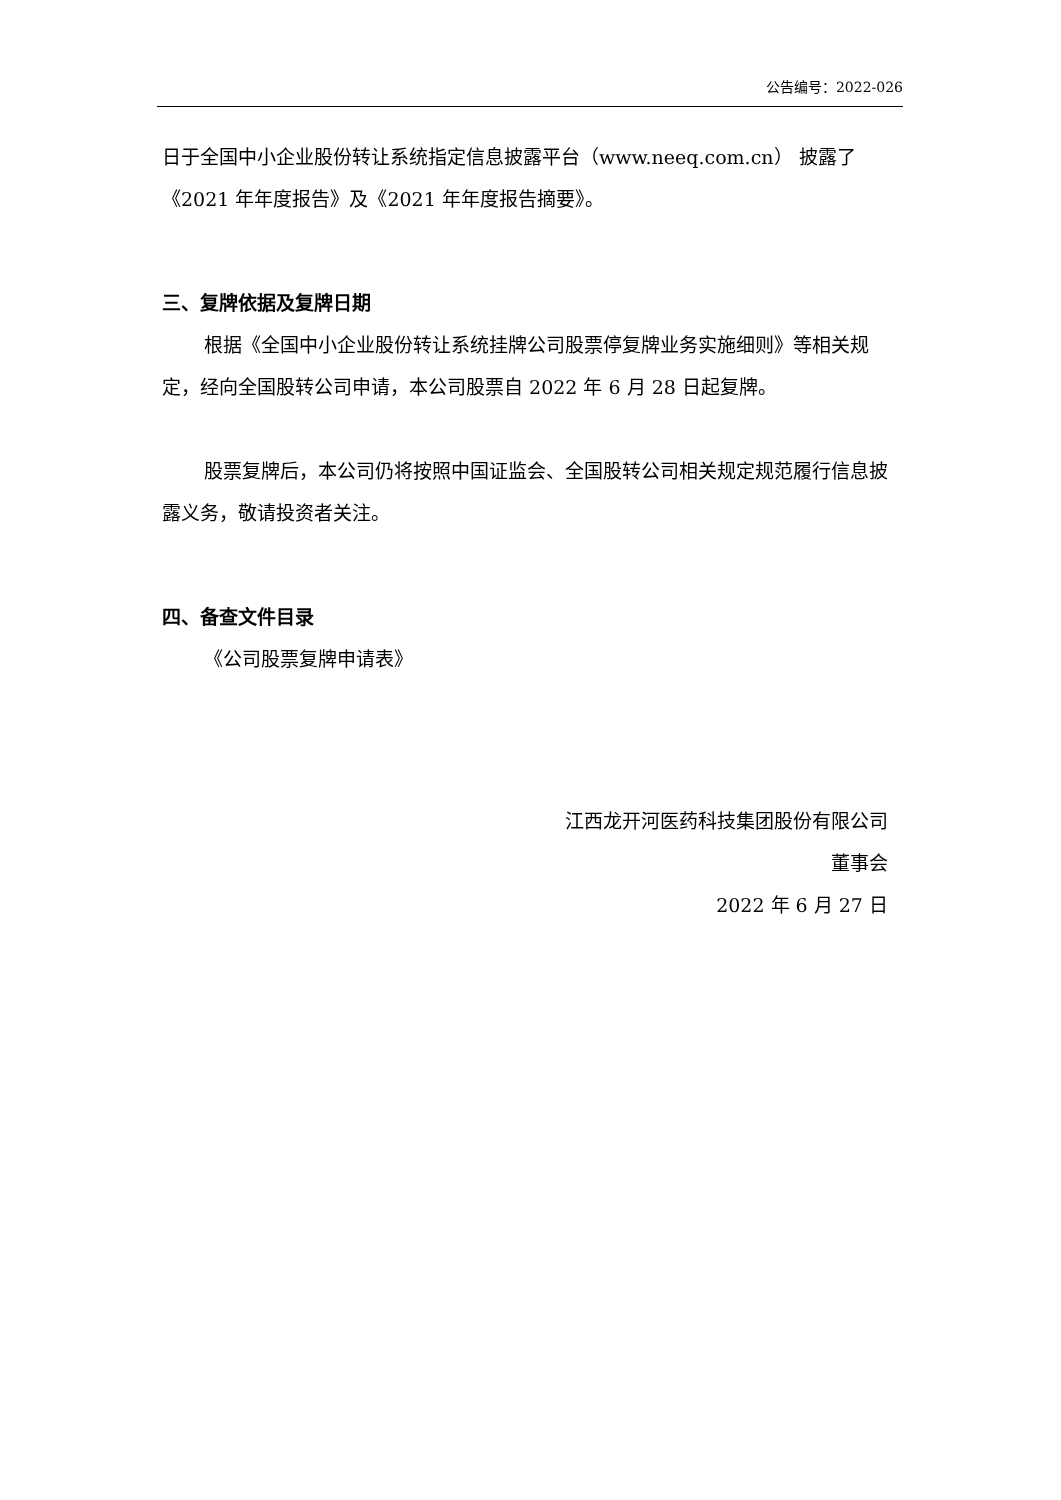公告编号：2022-026
日于全国中小企业股份转让系统指定信息披露平台（www.neeq.com.cn） 披露了《2021 年年度报告》及《2021 年年度报告摘要》。
三、复牌依据及复牌日期
根据《全国中小企业股份转让系统挂牌公司股票停复牌业务实施细则》等相关规定，经向全国股转公司申请，本公司股票自 2022 年 6 月 28 日起复牌。
股票复牌后，本公司仍将按照中国证监会、全国股转公司相关规定规范履行信息披露义务，敬请投资者关注。
四、备查文件目录
《公司股票复牌申请表》
江西龙开河医药科技集团股份有限公司
董事会
2022 年 6 月 27 日